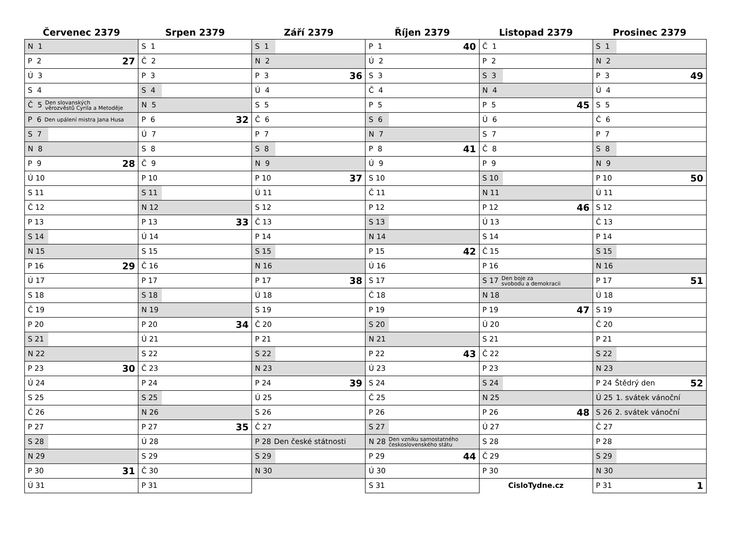| Červenec 2379 | Srpen 2379 | Září 2379 | Říjen 2379 | Listopad 2379 | Prosinec 2379 |
| --- | --- | --- | --- | --- | --- |
| N 1 | S 1 | S 1 | P 1 40 | Č 1 | S 1 |
| P 2 27 | Č 2 | N 2 | Ú 2 | P 2 | N 2 |
| Ú 3 | P 3 | P 3 36 | S 3 | S 3 | P 3 49 |
| S 4 | S 4 | Ú 4 | Č 4 | N 4 | Ú 4 |
| Č 5 Den slovanských věrozvěstů Cyrila a Metoděje | N 5 | S 5 | P 5 | P 5 45 | S 5 |
| P 6 Den upálení mistra Jana Husa | P 6 32 | Č 6 | S 6 | Ú 6 | Č 6 |
| S 7 | Ú 7 | P 7 | N 7 | S 7 | P 7 |
| N 8 | S 8 | S 8 | P 8 41 | Č 8 | S 8 |
| P 9 28 | Č 9 | N 9 | Ú 9 | P 9 | N 9 |
| Ú 10 | P 10 | P 10 37 | S 10 | S 10 | P 10 50 |
| S 11 | S 11 | Ú 11 | Č 11 | N 11 | Ú 11 |
| Č 12 | N 12 | S 12 | P 12 | P 12 46 | S 12 |
| P 13 | P 13 33 | Č 13 | S 13 | Ú 13 | Č 13 |
| S 14 | Ú 14 | P 14 | N 14 | S 14 | P 14 |
| N 15 | S 15 | S 15 | P 15 42 | Č 15 | S 15 |
| P 16 29 | Č 16 | N 16 | Ú 16 | P 16 | N 16 |
| Ú 17 | P 17 | P 17 38 | S 17 | S 17 Den boje za svobodu a demokracii | P 17 51 |
| S 18 | S 18 | Ú 18 | Č 18 | N 18 | Ú 18 |
| Č 19 | N 19 | S 19 | P 19 | P 19 47 | S 19 |
| P 20 | P 20 34 | Č 20 | S 20 | Ú 20 | Č 20 |
| S 21 | Ú 21 | P 21 | N 21 | S 21 | P 21 |
| N 22 | S 22 | S 22 | P 22 43 | Č 22 | S 22 |
| P 23 30 | Č 23 | N 23 | Ú 23 | P 23 | N 23 |
| Ú 24 | P 24 | P 24 39 | S 24 | S 24 | P 24 Štědrý den 52 |
| S 25 | S 25 | Ú 25 | Č 25 | N 25 | Ú 25 1. svátek vánoční |
| Č 26 | N 26 | S 26 | P 26 | P 26 48 | S 26 2. svátek vánoční |
| P 27 | P 27 35 | Č 27 | S 27 | Ú 27 | Č 27 |
| S 28 | Ú 28 | P 28 Den české státnosti | N 28 Den vzniku samostatného československého státu | S 28 | P 28 |
| N 29 | S 29 | S 29 | P 29 44 | Č 29 | S 29 |
| P 30 31 | Č 30 | N 30 | Ú 30 | P 30 | N 30 |
| Ú 31 | P 31 | | S 31 | CisloTydne.cz | P 31 1 |